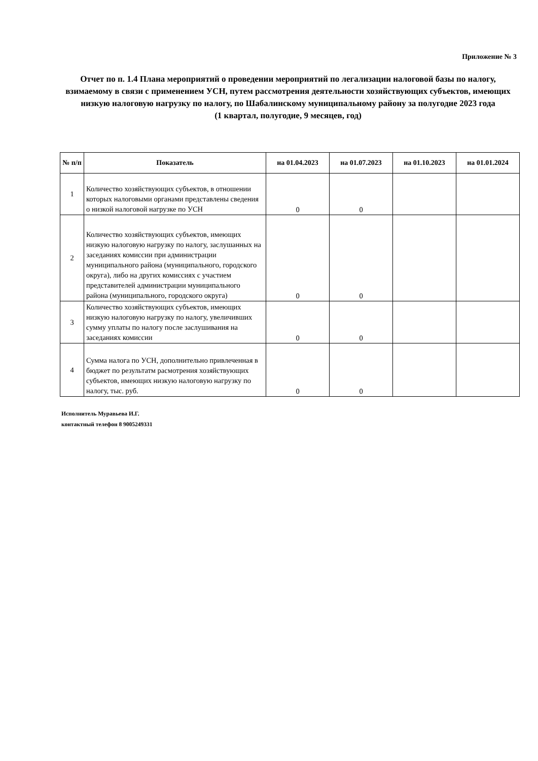Приложение № 3
Отчет по п. 1.4 Плана мероприятий о проведении мероприятий по легализации налоговой базы по налогу, взимаемому в связи с применением УСН, путем рассмотрения деятельности хозяйствующих субъектов, имеющих низкую налоговую нагрузку по налогу, по Шабалинскому муниципальному району за полугодие 2023 года
(1 квартал, полугодие, 9 месяцев, год)
| № п/п | Показатель | на 01.04.2023 | на 01.07.2023 | на 01.10.2023 | на 01.01.2024 |
| --- | --- | --- | --- | --- | --- |
| 1 | Количество хозяйствующих субъектов, в отношении которых налоговыми органами представлены сведения о низкой налоговой нагрузке по УСН | 0 | 0 | | |
| 2 | Количество хозяйствующих субъектов, имеющих низкую налоговую нагрузку по налогу, заслушанных на заседаниях комиссии при администрации муниципального района (муниципального, городского округа), либо на других комиссиях с участием представителей администрации муниципального района (муниципального, городского округа) | 0 | 0 | | |
| 3 | Количество хозяйствующих субъектов, имеющих низкую налоговую нагрузку по налогу, увеличивших сумму уплаты по налогу после заслушивания на заседаниях комиссии | 0 | 0 | | |
| 4 | Сумма налога по УСН, дополнительно привлеченная в бюджет по результатм расмотрения хозяйствующих субъектов, имеющих низкую налоговую нагрузку по налогу, тыс. руб. | 0 | 0 | | |
Исполнитель Муравьева И.Г.
контактный телефон 8 9005249331